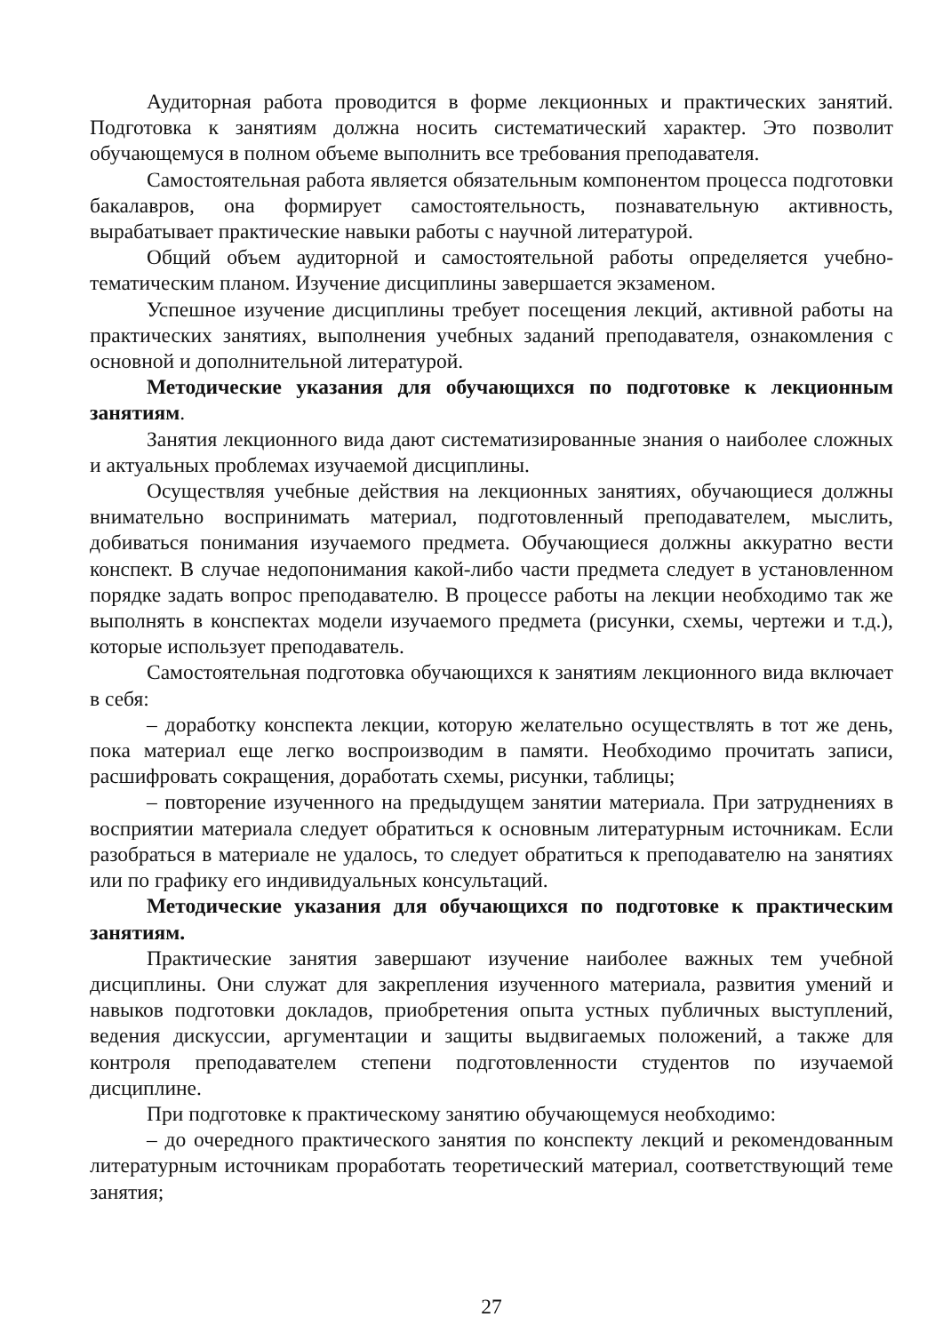Аудиторная работа проводится в форме лекционных и практических занятий. Подготовка к занятиям должна носить систематический характер. Это позволит обучающемуся в полном объеме выполнить все требования преподавателя.
Самостоятельная работа является обязательным компонентом процесса подготовки бакалавров, она формирует самостоятельность, познавательную активность, вырабатывает практические навыки работы с научной литературой.
Общий объем аудиторной и самостоятельной работы определяется учебно-тематическим планом. Изучение дисциплины завершается экзаменом.
Успешное изучение дисциплины требует посещения лекций, активной работы на практических занятиях, выполнения учебных заданий преподавателя, ознакомления с основной и дополнительной литературой.
Методические указания для обучающихся по подготовке к лекционным занятиям.
Занятия лекционного вида дают систематизированные знания о наиболее сложных и актуальных проблемах изучаемой дисциплины.
Осуществляя учебные действия на лекционных занятиях, обучающиеся должны внимательно воспринимать материал, подготовленный преподавателем, мыслить, добиваться понимания изучаемого предмета. Обучающиеся должны аккуратно вести конспект. В случае недопонимания какой-либо части предмета следует в установленном порядке задать вопрос преподавателю. В процессе работы на лекции необходимо так же выполнять в конспектах модели изучаемого предмета (рисунки, схемы, чертежи и т.д.), которые использует преподаватель.
Самостоятельная подготовка обучающихся к занятиям лекционного вида включает в себя:
– доработку конспекта лекции, которую желательно осуществлять в тот же день, пока материал еще легко воспроизводим в памяти. Необходимо прочитать записи, расшифровать сокращения, доработать схемы, рисунки, таблицы;
– повторение изученного на предыдущем занятии материала. При затруднениях в восприятии материала следует обратиться к основным литературным источникам. Если разобраться в материале не удалось, то следует обратиться к преподавателю на занятиях или по графику его индивидуальных консультаций.
Методические указания для обучающихся по подготовке к практическим занятиям.
Практические занятия завершают изучение наиболее важных тем учебной дисциплины. Они служат для закрепления изученного материала, развития умений и навыков подготовки докладов, приобретения опыта устных публичных выступлений, ведения дискуссии, аргументации и защиты выдвигаемых положений, а также для контроля преподавателем степени подготовленности студентов по изучаемой дисциплине.
При подготовке к практическому занятию обучающемуся необходимо:
– до очередного практического занятия по конспекту лекций и рекомендованным литературным источникам проработать теоретический материал, соответствующий теме занятия;
27